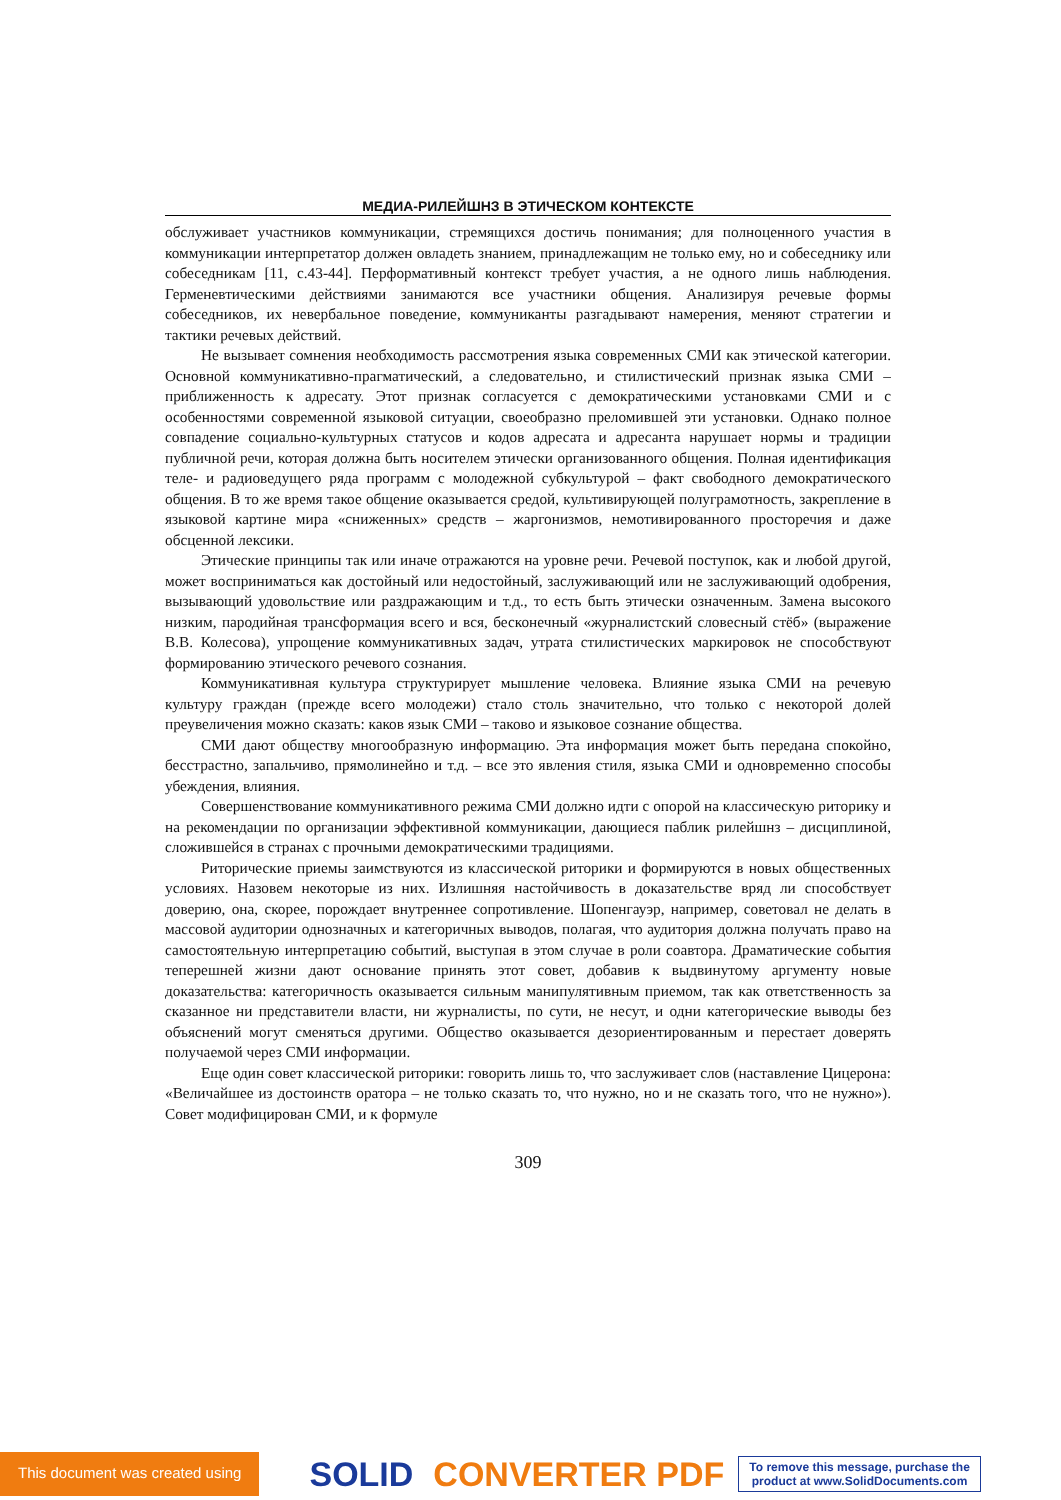МЕДИА-РИЛЕЙШНЗ В ЭТИЧЕСКОМ КОНТЕКСТЕ
обслуживает участников коммуникации, стремящихся достичь понимания; для полноценного участия в коммуникации интерпретатор должен овладеть знанием, принадлежащим не только ему, но и собеседнику или собеседникам [11, с.43-44]. Перформативный контекст требует участия, а не одного лишь наблюдения. Герменевтическими действиями занимаются все участники общения. Анализируя речевые формы собеседников, их невербальное поведение, коммуниканты разгадывают намерения, меняют стратегии и тактики речевых действий.
Не вызывает сомнения необходимость рассмотрения языка современных СМИ как этической категории. Основной коммуникативно-прагматический, а следовательно, и стилистический признак языка СМИ – приближенность к адресату. Этот признак согласуется с демократическими установками СМИ и с особенностями современной языковой ситуации, своеобразно преломившей эти установки. Однако полное совпадение социально-культурных статусов и кодов адресата и адресанта нарушает нормы и традиции публичной речи, которая должна быть носителем этически организованного общения. Полная идентификация теле- и радиоведущего ряда программ с молодежной субкультурой – факт свободного демократического общения. В то же время такое общение оказывается средой, культивирующей полуграмотность, закрепление в языковой картине мира «сниженных» средств – жаргонизмов, немотивированного просторечия и даже обсценной лексики.
Этические принципы так или иначе отражаются на уровне речи. Речевой поступок, как и любой другой, может восприниматься как достойный или недостойный, заслуживающий или не заслуживающий одобрения, вызывающий удовольствие или раздражающим и т.д., то есть быть этически означенным. Замена высокого низким, пародийная трансформация всего и вся, бесконечный «журналистский словесный стёб» (выражение В.В. Колесова), упрощение коммуникативных задач, утрата стилистических маркировок не способствуют формированию этического речевого сознания.
Коммуникативная культура структурирует мышление человека. Влияние языка СМИ на речевую культуру граждан (прежде всего молодежи) стало столь значительно, что только с некоторой долей преувеличения можно сказать: каков язык СМИ – таково и языковое сознание общества.
СМИ дают обществу многообразную информацию. Эта информация может быть передана спокойно, бесстрастно, запальчиво, прямолинейно и т.д. – все это явления стиля, языка СМИ и одновременно способы убеждения, влияния.
Совершенствование коммуникативного режима СМИ должно идти с опорой на классическую риторику и на рекомендации по организации эффективной коммуникации, дающиеся паблик рилейшнз – дисциплиной, сложившейся в странах с прочными демократическими традициями.
Риторические приемы заимствуются из классической риторики и формируются в новых общественных условиях. Назовем некоторые из них. Излишняя настойчивость в доказательстве вряд ли способствует доверию, она, скорее, порождает внутреннее сопротивление. Шопенгауэр, например, советовал не делать в массовой аудитории однозначных и категоричных выводов, полагая, что аудитория должна получать право на самостоятельную интерпретацию событий, выступая в этом случае в роли соавтора. Драматические события теперешней жизни дают основание принять этот совет, добавив к выдвинутому аргументу новые доказательства: категоричность оказывается сильным манипулятивным приемом, так как ответственность за сказанное ни представители власти, ни журналисты, по сути, не несут, и одни категорические выводы без объяснений могут сменяться другими. Общество оказывается дезориентированным и перестает доверять получаемой через СМИ информации.
Еще один совет классической риторики: говорить лишь то, что заслуживает слов (наставление Цицерона: «Величайшее из достоинств оратора – не только сказать то, что нужно, но и не сказать того, что не нужно»). Совет модифицирован СМИ, и к формуле
309
This document was created using
SOLID CONVERTER PDF
To remove this message, purchase the
product at www.SolidDocuments.com